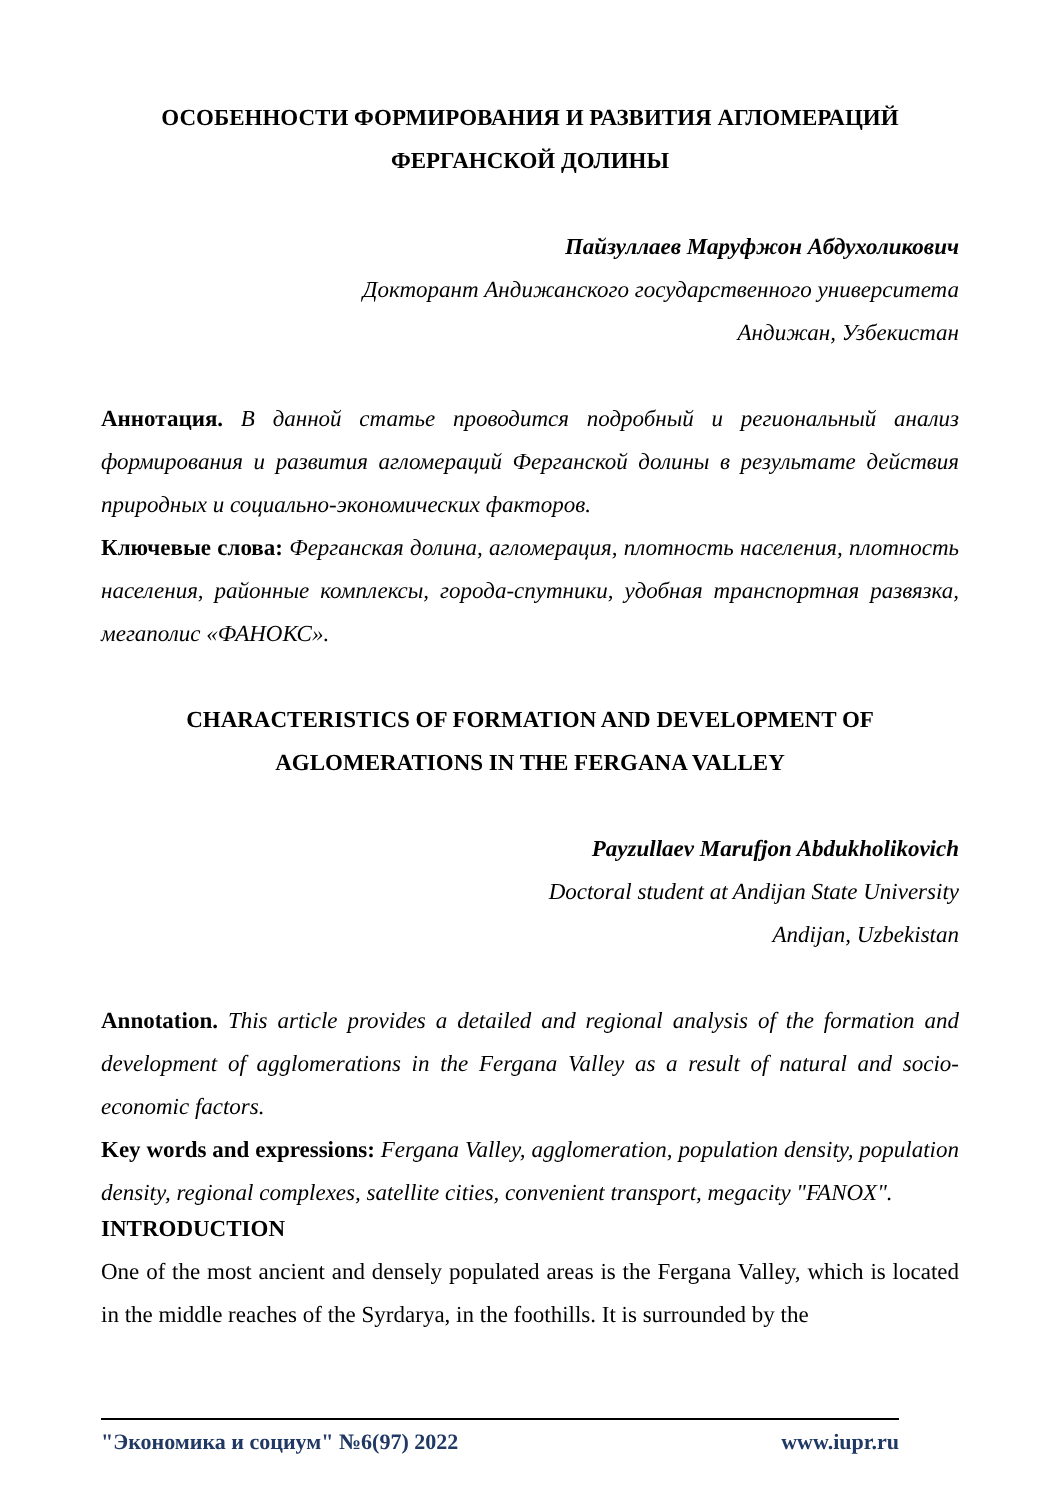ОСОБЕННОСТИ ФОРМИРОВАНИЯ И РАЗВИТИЯ АГЛОМЕРАЦИЙ ФЕРГАНСКОЙ ДОЛИНЫ
Пайзуллаев Маруфжон Абдухоликович
Докторант Андижанского государственного университета
Андижан, Узбекистан
Аннотация. В данной статье проводится подробный и региональный анализ формирования и развития агломераций Ферганской долины в результате действия природных и социально-экономических факторов.
Ключевые слова: Ферганская долина, агломерация, плотность населения, плотность населения, районные комплексы, города-спутники, удобная транспортная развязка, мегаполис «ФАНОКС».
CHARACTERISTICS OF FORMATION AND DEVELOPMENT OF AGLOMERATIONS IN THE FERGANA VALLEY
Payzullaev Marufjon Abdukholikovich
Doctoral student at Andijan State University
Andijan, Uzbekistan
Annotation. This article provides a detailed and regional analysis of the formation and development of agglomerations in the Fergana Valley as a result of natural and socio-economic factors.
Key words and expressions: Fergana Valley, agglomeration, population density, population density, regional complexes, satellite cities, convenient transport, megacity "FANOX".
INTRODUCTION
One of the most ancient and densely populated areas is the Fergana Valley, which is located in the middle reaches of the Syrdarya, in the foothills. It is surrounded by the
"Экономика и социум" №6(97) 2022 www.iupr.ru